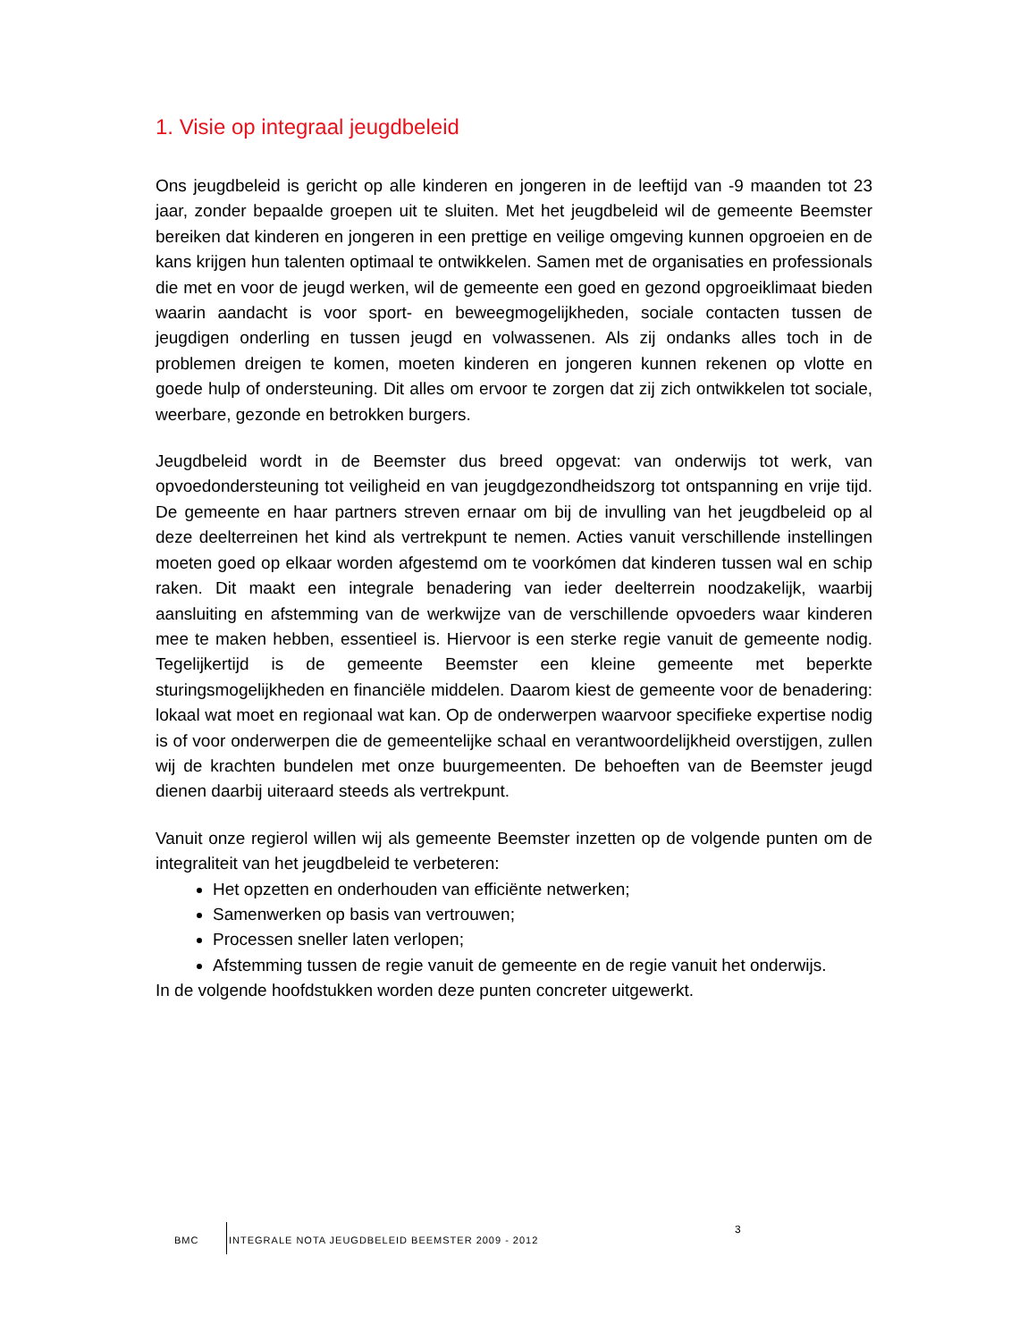1. Visie op integraal jeugdbeleid
Ons jeugdbeleid is gericht op alle kinderen en jongeren in de leeftijd van -9 maanden tot 23 jaar, zonder bepaalde groepen uit te sluiten. Met het jeugdbeleid wil de gemeente Beemster bereiken dat kinderen en jongeren in een prettige en veilige omgeving kunnen opgroeien en de kans krijgen hun talenten optimaal te ontwikkelen. Samen met de organisaties en professionals die met en voor de jeugd werken, wil de gemeente een goed en gezond opgroeiklimaat bieden waarin aandacht is voor sport- en beweegmogelijkheden, sociale contacten tussen de jeugdigen onderling en tussen jeugd en volwassenen. Als zij ondanks alles toch in de problemen dreigen te komen, moeten kinderen en jongeren kunnen rekenen op vlotte en goede hulp of ondersteuning. Dit alles om ervoor te zorgen dat zij zich ontwikkelen tot sociale, weerbare, gezonde en betrokken burgers.
Jeugdbeleid wordt in de Beemster dus breed opgevat: van onderwijs tot werk, van opvoedondersteuning tot veiligheid en van jeugdgezondheidszorg tot ontspanning en vrije tijd. De gemeente en haar partners streven ernaar om bij de invulling van het jeugdbeleid op al deze deelterreinen het kind als vertrekpunt te nemen. Acties vanuit verschillende instellingen moeten goed op elkaar worden afgestemd om te voorkómen dat kinderen tussen wal en schip raken. Dit maakt een integrale benadering van ieder deelterrein noodzakelijk, waarbij aansluiting en afstemming van de werkwijze van de verschillende opvoeders waar kinderen mee te maken hebben, essentieel is. Hiervoor is een sterke regie vanuit de gemeente nodig. Tegelijkertijd is de gemeente Beemster een kleine gemeente met beperkte sturingsmogelijkheden en financiële middelen. Daarom kiest de gemeente voor de benadering: lokaal wat moet en regionaal wat kan. Op de onderwerpen waarvoor specifieke expertise nodig is of voor onderwerpen die de gemeentelijke schaal en verantwoordelijkheid overstijgen, zullen wij de krachten bundelen met onze buurgemeenten. De behoeften van de Beemster jeugd dienen daarbij uiteraard steeds als vertrekpunt.
Vanuit onze regierol willen wij als gemeente Beemster inzetten op de volgende punten om de integraliteit van het jeugdbeleid te verbeteren:
Het opzetten en onderhouden van efficiënte netwerken;
Samenwerken op basis van vertrouwen;
Processen sneller laten verlopen;
Afstemming tussen de regie vanuit de gemeente en de regie vanuit het onderwijs.
In de volgende hoofdstukken worden deze punten concreter uitgewerkt.
BMC INTEGRALE NOTA JEUGDBELEID BEEMSTER 2009 - 2012 3